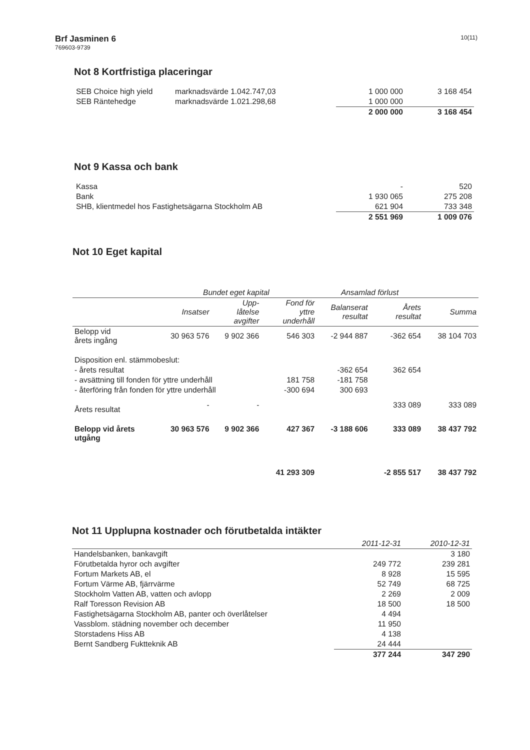Brf Jasminen 6
769603-9739
10(11)
Not 8 Kortfristiga placeringar
| SEB Choice high yield | marknadsvärde 1.042.747,03 | 1 000 000 | 3 168 454 |
| SEB Räntehedge | marknadsvärde 1.021.298,68 | 1 000 000 | |
| | | 2 000 000 | 3 168 454 |
Not 9 Kassa och bank
| Kassa | - | 520 |
| Bank | 1 930 065 | 275 208 |
| SHB, klientmedel hos Fastighetsägarna Stockholm AB | 621 904 | 733 348 |
| | 2 551 969 | 1 009 076 |
Not 10 Eget kapital
| | Bundet eget kapital | | | Ansamlad förlust | | |
| --- | --- | --- | --- | --- | --- | --- |
| | Insatser | Upp- låtelse avgifter | Fond för yttre underhåll | Balanserat resultat | Årets resultat | Summa |
| Belopp vid årets ingång | 30 963 576 | 9 902 366 | 546 303 | -2 944 887 | -362 654 | 38 104 703 |
| Disposition enl. stämmobeslut: | | | | | | |
| - årets resultat | | | | -362 654 | 362 654 | |
| - avsättning till fonden för yttre underhåll | | | 181 758 | -181 758 | | |
| - återföring från fonden för yttre underhåll | | | -300 694 | 300 693 | | |
| Årets resultat | - | - | | | 333 089 | 333 089 |
| Belopp vid årets utgång | 30 963 576 | 9 902 366 | 427 367 | -3 188 606 | 333 089 | 38 437 792 |
| | | | 41 293 309 | | -2 855 517 | 38 437 792 |
Not 11 Upplupna kostnader och förutbetalda intäkter
| | 2011-12-31 | 2010-12-31 |
| --- | --- | --- |
| Handelsbanken, bankavgift | | 3 180 |
| Förutbetalda hyror och avgifter | 249 772 | 239 281 |
| Fortum Markets AB, el | 8 928 | 15 595 |
| Fortum Värme AB, fjärrvärme | 52 749 | 68 725 |
| Stockholm Vatten AB, vatten och avlopp | 2 269 | 2 009 |
| Ralf Toresson Revision AB | 18 500 | 18 500 |
| Fastighetsägarna Stockholm AB, panter och överlåtelser | 4 494 | |
| Vassblom. städning november och december | 11 950 | |
| Storstadens Hiss AB | 4 138 | |
| Bernt Sandberg Fuktteknik AB | 24 444 | |
| | 377 244 | 347 290 |